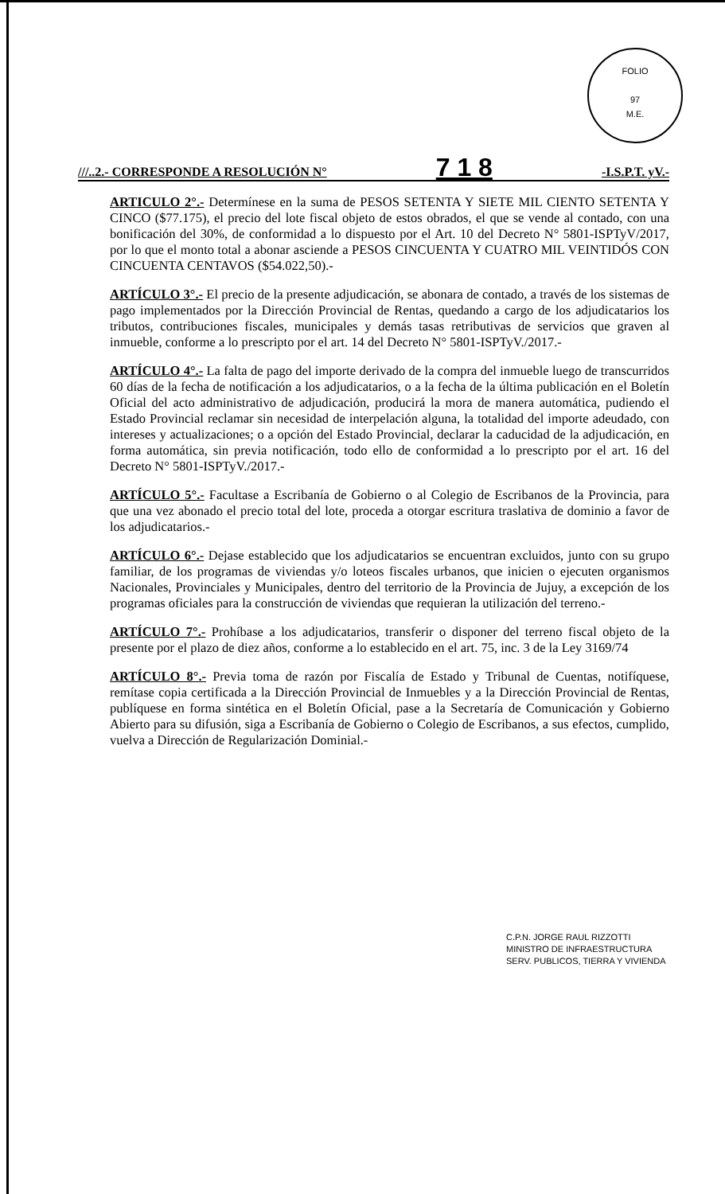FOLIO
97
M.E.
///..2.- CORRESPONDE A RESOLUCIÓN N° 7 1 8 -I.S.P.T. yV.-
ARTICULO 2°.- Determínese en la suma de PESOS SETENTA Y SIETE MIL CIENTO SETENTA Y CINCO ($77.175), el precio del lote fiscal objeto de estos obrados, el que se vende al contado, con una bonificación del 30%, de conformidad a lo dispuesto por el Art. 10 del Decreto N° 5801-ISPTyV/2017, por lo que el monto total a abonar asciende a PESOS CINCUENTA Y CUATRO MIL VEINTIDÓS CON CINCUENTA CENTAVOS ($54.022,50).-
ARTÍCULO 3°.- El precio de la presente adjudicación, se abonara de contado, a través de los sistemas de pago implementados por la Dirección Provincial de Rentas, quedando a cargo de los adjudicatarios los tributos, contribuciones fiscales, municipales y demás tasas retributivas de servicios que graven al inmueble, conforme a lo prescripto por el art. 14 del Decreto N° 5801-ISPTyV./2017.-
ARTÍCULO 4°.- La falta de pago del importe derivado de la compra del inmueble luego de transcurridos 60 días de la fecha de notificación a los adjudicatarios, o a la fecha de la última publicación en el Boletín Oficial del acto administrativo de adjudicación, producirá la mora de manera automática, pudiendo el Estado Provincial reclamar sin necesidad de interpelación alguna, la totalidad del importe adeudado, con intereses y actualizaciones; o a opción del Estado Provincial, declarar la caducidad de la adjudicación, en forma automática, sin previa notificación, todo ello de conformidad a lo prescripto por el art. 16 del Decreto N° 5801-ISPTyV./2017.-
ARTÍCULO 5°.- Facultase a Escribanía de Gobierno o al Colegio de Escribanos de la Provincia, para que una vez abonado el precio total del lote, proceda a otorgar escritura traslativa de dominio a favor de los adjudicatarios.-
ARTÍCULO 6°.- Dejase establecido que los adjudicatarios se encuentran excluidos, junto con su grupo familiar, de los programas de viviendas y/o loteos fiscales urbanos, que inicien o ejecuten organismos Nacionales, Provinciales y Municipales, dentro del territorio de la Provincia de Jujuy, a excepción de los programas oficiales para la construcción de viviendas que requieran la utilización del terreno.-
ARTÍCULO 7°.- Prohíbase a los adjudicatarios, transferir o disponer del terreno fiscal objeto de la presente por el plazo de diez años, conforme a lo establecido en el art. 75, inc. 3 de la Ley 3169/74
ARTÍCULO 8°.- Previa toma de razón por Fiscalía de Estado y Tribunal de Cuentas, notifíquese, remítase copia certificada a la Dirección Provincial de Inmuebles y a la Dirección Provincial de Rentas, publíquese en forma sintética en el Boletín Oficial, pase a la Secretaría de Comunicación y Gobierno Abierto para su difusión, siga a Escribanía de Gobierno o Colegio de Escribanos, a sus efectos, cumplido, vuelva a Dirección de Regularización Dominial.-
C.P.N. JORGE RAUL RIZZOTTI
MINISTRO DE INFRAESTRUCTURA
SERV. PUBLICOS, TIERRA Y VIVIENDA